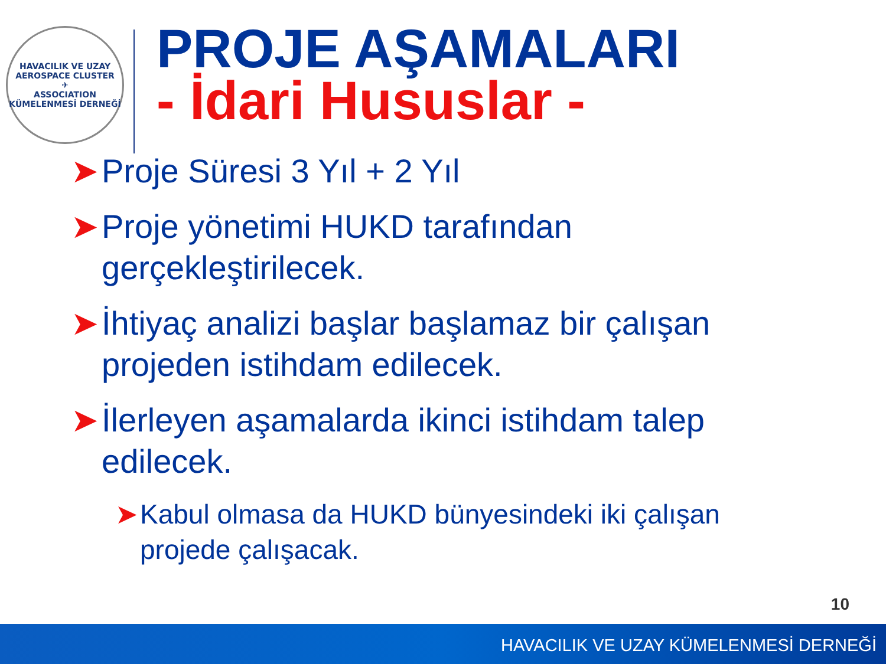HAVACILIK VE UZAY
AEROSPACE CLUSTER
✈
ASSOCIATION
KÜMELENMESİ DERNEĞİ
PROJE AŞAMALARI
- İdari Hususlar -
➤ Proje Süresi 3 Yıl + 2 Yıl
➤ Proje yönetimi HUKD tarafından gerçekleştirilecek.
➤ İhtiyaç analizi başlar başlamaz bir çalışan projeden istihdam edilecek.
➤ İlerleyen aşamalarda ikinci istihdam talep edilecek.
➤ Kabul olmasa da HUKD bünyesindeki iki çalışan projede çalışacak.
10
HAVACILIK VE UZAY KÜMELENMESİ DERNEĞİ